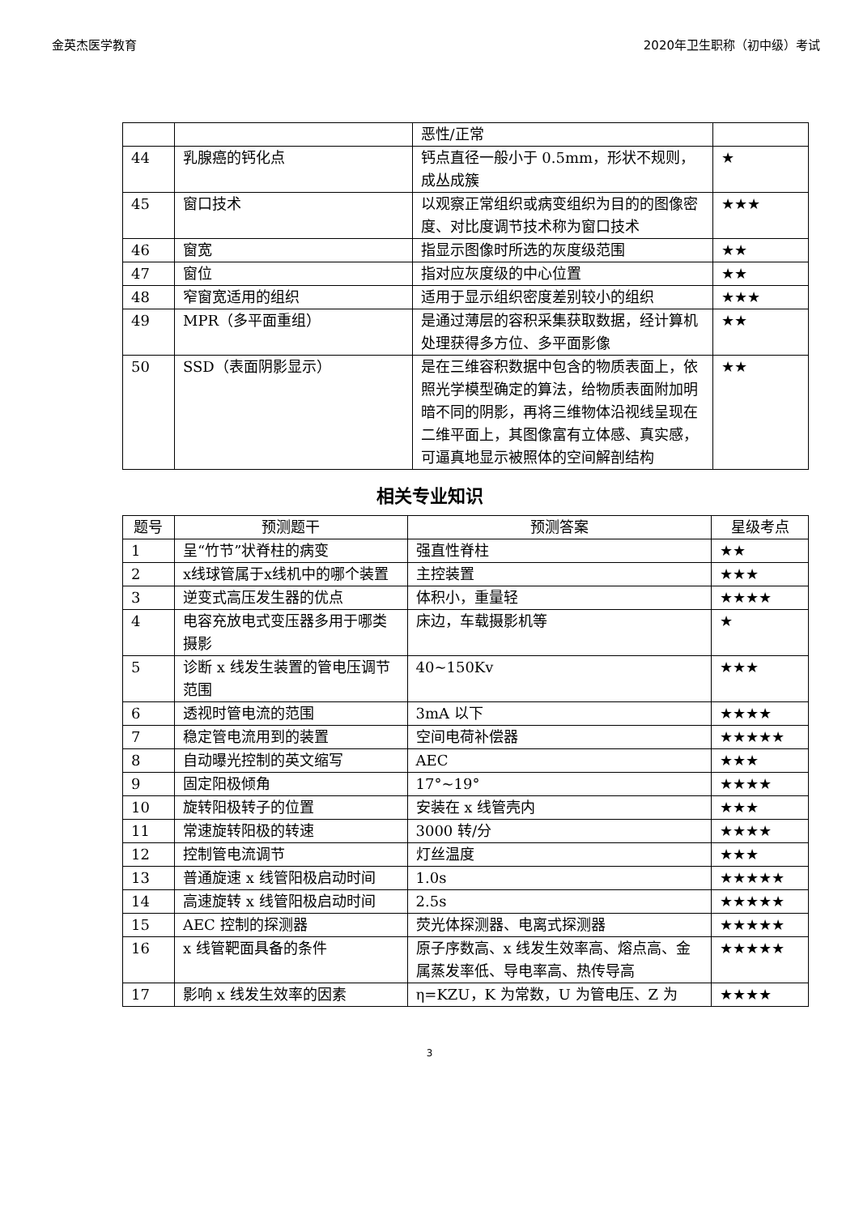金英杰医学教育 2020年卫生职称（初中级）考试
| | | 恶性/正常 | |
| 44 | 乳腺癌的钙化点 | 钙点直径一般小于 0.5mm，形状不规则，成丛成簇 | ★ |
| 45 | 窗口技术 | 以观察正常组织或病变组织为目的的图像密度、对比度调节技术称为窗口技术 | ★★★ |
| 46 | 窗宽 | 指显示图像时所选的灰度级范围 | ★★ |
| 47 | 窗位 | 指对应灰度级的中心位置 | ★★ |
| 48 | 窄窗宽适用的组织 | 适用于显示组织密度差别较小的组织 | ★★★ |
| 49 | MPR（多平面重组） | 是通过薄层的容积采集获取数据，经计算机处理获得多方位、多平面影像 | ★★ |
| 50 | SSD（表面阴影显示） | 是在三维容积数据中包含的物质表面上，依照光学模型确定的算法，给物质表面附加明暗不同的阴影，再将三维物体沿视线呈现在二维平面上，其图像富有立体感、真实感，可逼真地显示被照体的空间解剖结构 | ★★ |
相关专业知识
| 题号 | 预测题干 | 预测答案 | 星级考点 |
| --- | --- | --- | --- |
| 1 | 呈“竹节”状脊柱的病变 | 强直性脊柱 | ★★ |
| 2 | x线球管属于x线机中的哪个装置 | 主控装置 | ★★★ |
| 3 | 逆变式高压发生器的优点 | 体积小，重量轻 | ★★★★ |
| 4 | 电容充放电式变压器多用于哪类摄影 | 床边，车载摄影机等 | ★ |
| 5 | 诊断 x 线发生装置的管电压调节范围 | 40~150Kv | ★★★ |
| 6 | 透视时管电流的范围 | 3mA 以下 | ★★★★ |
| 7 | 稳定管电流用到的装置 | 空间电荷补偿器 | ★★★★★ |
| 8 | 自动曝光控制的英文缩写 | AEC | ★★★ |
| 9 | 固定阳极倾角 | 17°~19° | ★★★★ |
| 10 | 旋转阳极转子的位置 | 安装在 x 线管壳内 | ★★★ |
| 11 | 常速旋转阳极的转速 | 3000 转/分 | ★★★★ |
| 12 | 控制管电流调节 | 灯丝温度 | ★★★ |
| 13 | 普通旋速 x 线管阳极启动时间 | 1.0s | ★★★★★ |
| 14 | 高速旋转 x 线管阳极启动时间 | 2.5s | ★★★★★ |
| 15 | AEC 控制的探测器 | 荧光体探测器、电离式探测器 | ★★★★★ |
| 16 | x 线管靶面具备的条件 | 原子序数高、x 线发生效率高、熔点高、金属蒸发率低、导电率高、热传导高 | ★★★★★ |
| 17 | 影响 x 线发生效率的因素 | η=KZU，K 为常数，U 为管电压、Z 为 | ★★★★ |
3